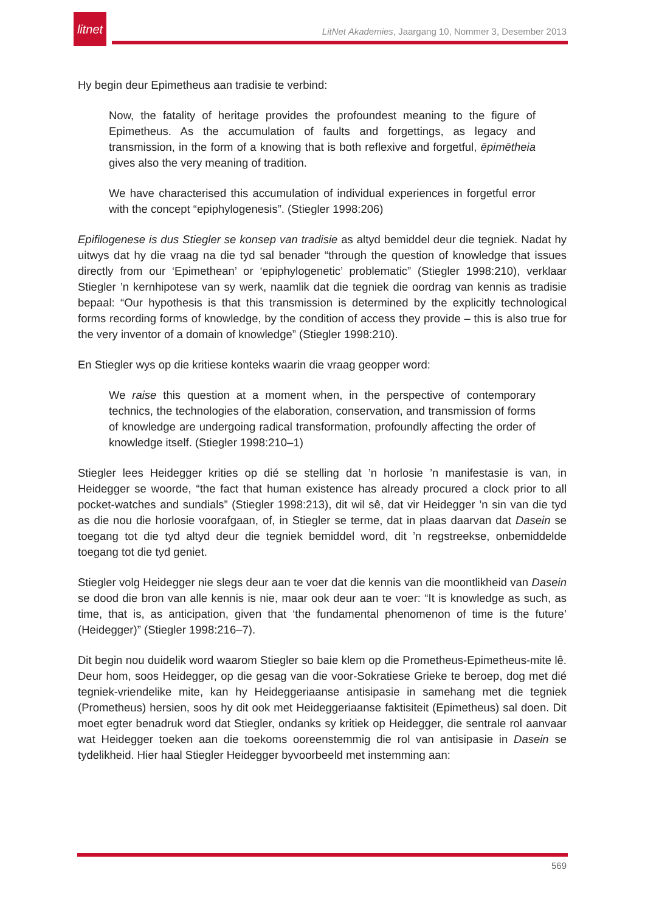litnet
LitNet Akademies, Jaargang 10, Nommer 3, Desember 2013
Hy begin deur Epimetheus aan tradisie te verbind:
Now, the fatality of heritage provides the profoundest meaning to the figure of Epimetheus. As the accumulation of faults and forgettings, as legacy and transmission, in the form of a knowing that is both reflexive and forgetful, ēpimētheia gives also the very meaning of tradition.
We have characterised this accumulation of individual experiences in forgetful error with the concept “epiphylogenesis”. (Stiegler 1998:206)
Epifilogenese is dus Stiegler se konsep van tradisie as altyd bemiddel deur die tegniek. Nadat hy uitwys dat hy die vraag na die tyd sal benader “through the question of knowledge that issues directly from our ‘Epimethean’ or ‘epiphylogenetic’ problematic” (Stiegler 1998:210), verklaar Stiegler ’n kernhipotese van sy werk, naamlik dat die tegniek die oordrag van kennis as tradisie bepaal: “Our hypothesis is that this transmission is determined by the explicitly technological forms recording forms of knowledge, by the condition of access they provide – this is also true for the very inventor of a domain of knowledge” (Stiegler 1998:210).
En Stiegler wys op die kritiese konteks waarin die vraag geopper word:
We raise this question at a moment when, in the perspective of contemporary technics, the technologies of the elaboration, conservation, and transmission of forms of knowledge are undergoing radical transformation, profoundly affecting the order of knowledge itself. (Stiegler 1998:210–1)
Stiegler lees Heidegger krities op dié se stelling dat ’n horlosie ’n manifestasie is van, in Heidegger se woorde, “the fact that human existence has already procured a clock prior to all pocket-watches and sundials” (Stiegler 1998:213), dit wil sê, dat vir Heidegger ’n sin van die tyd as die nou die horlosie voorafgaan, of, in Stiegler se terme, dat in plaas daarvan dat Dasein se toegang tot die tyd altyd deur die tegniek bemiddel word, dit ’n regstreekse, onbemiddelde toegang tot die tyd geniet.
Stiegler volg Heidegger nie slegs deur aan te voer dat die kennis van die moontlikheid van Dasein se dood die bron van alle kennis is nie, maar ook deur aan te voer: “It is knowledge as such, as time, that is, as anticipation, given that ‘the fundamental phenomenon of time is the future’ (Heidegger)” (Stiegler 1998:216–7).
Dit begin nou duidelik word waarom Stiegler so baie klem op die Prometheus-Epimetheus-mite lê. Deur hom, soos Heidegger, op die gesag van die voor-Sokratiese Grieke te beroep, dog met dié tegniek-vriendelike mite, kan hy Heideggeriaanse antisipasie in samehang met die tegniek (Prometheus) hersien, soos hy dit ook met Heideggeriaanse faktisiteit (Epimetheus) sal doen. Dit moet egter benadruk word dat Stiegler, ondanks sy kritiek op Heidegger, die sentrale rol aanvaar wat Heidegger toeken aan die toekoms ooreenstemmig die rol van antisipasie in Dasein se tydelikheid. Hier haal Stiegler Heidegger byvoorbeeld met instemming aan:
569